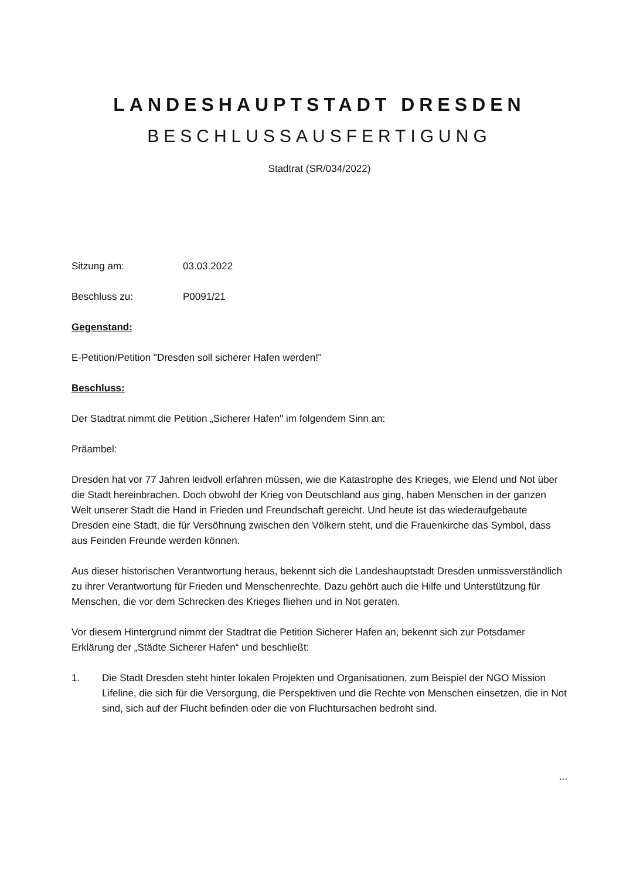LANDESHAUPTSTADT DRESDEN
BESCHLUSSAUSFERTIGUNG
Stadtrat (SR/034/2022)
Sitzung am: 03.03.2022
Beschluss zu: P0091/21
Gegenstand:
E-Petition/Petition "Dresden soll sicherer Hafen werden!"
Beschluss:
Der Stadtrat nimmt die Petition „Sicherer Hafen" im folgendem Sinn an:
Präambel:
Dresden hat vor 77 Jahren leidvoll erfahren müssen, wie die Katastrophe des Krieges, wie Elend und Not über die Stadt hereinbrachen. Doch obwohl der Krieg von Deutschland aus ging, haben Menschen in der ganzen Welt unserer Stadt die Hand in Frieden und Freundschaft gereicht. Und heute ist das wiederaufgebaute Dresden eine Stadt, die für Versöhnung zwischen den Völkern steht, und die Frauenkirche das Symbol, dass aus Feinden Freunde werden können.
Aus dieser historischen Verantwortung heraus, bekennt sich die Landeshauptstadt Dresden unmissverständlich zu ihrer Verantwortung für Frieden und Menschenrechte. Dazu gehört auch die Hilfe und Unterstützung für Menschen, die vor dem Schrecken des Krieges fliehen und in Not geraten.
Vor diesem Hintergrund nimmt der Stadtrat die Petition Sicherer Hafen an, bekennt sich zur Potsdamer Erklärung der „Städte Sicherer Hafen“ und beschließt:
1. Die Stadt Dresden steht hinter lokalen Projekten und Organisationen, zum Beispiel der NGO Mission Lifeline, die sich für die Versorgung, die Perspektiven und die Rechte von Menschen einsetzen, die in Not sind, sich auf der Flucht befinden oder die von Fluchtursachen bedroht sind.
...